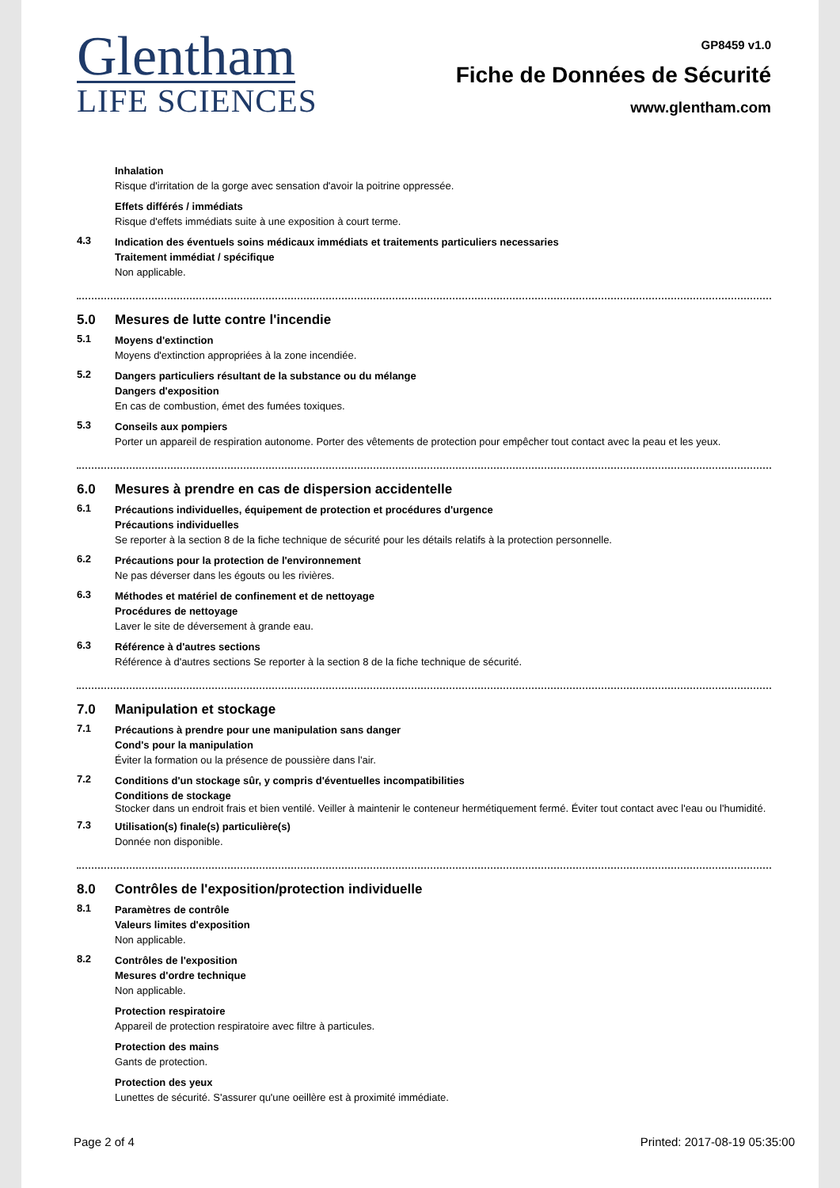Glentham
LIFE SCIENCES
GP8459 v1.0
Fiche de Données de Sécurité
www.glentham.com
Inhalation
Risque d'irritation de la gorge avec sensation d'avoir la poitrine oppressée.
Effets différés / immédiats
Risque d'effets immédiats suite à une exposition à court terme.
4.3
Indication des éventuels soins médicaux immédiats et traitements particuliers necessaries
Traitement immédiat / spécifique
Non applicable.
5.0 Mesures de lutte contre l'incendie
5.1
Moyens d'extinction
Moyens d'extinction appropriées à la zone incendiée.
5.2
Dangers particuliers résultant de la substance ou du mélange
Dangers d'exposition
En cas de combustion, émet des fumées toxiques.
5.3
Conseils aux pompiers
Porter un appareil de respiration autonome. Porter des vêtements de protection pour empêcher tout contact avec la peau et les yeux.
6.0 Mesures à prendre en cas de dispersion accidentelle
6.1
Précautions individuelles, équipement de protection et procédures d'urgence
Précautions individuelles
Se reporter à la section 8 de la fiche technique de sécurité pour les détails relatifs à la protection personnelle.
6.2
Précautions pour la protection de l'environnement
Ne pas déverser dans les égouts ou les rivières.
6.3
Méthodes et matériel de confinement et de nettoyage
Procédures de nettoyage
Laver le site de déversement à grande eau.
6.3
Référence à d'autres sections
Référence à d'autres sections Se reporter à la section 8 de la fiche technique de sécurité.
7.0 Manipulation et stockage
7.1
Précautions à prendre pour une manipulation sans danger
Cond's pour la manipulation
Éviter la formation ou la présence de poussière dans l'air.
7.2
Conditions d'un stockage sûr, y compris d'éventuelles incompatibilities
Conditions de stockage
Stocker dans un endroit frais et bien ventilé. Veiller à maintenir le conteneur hermétiquement fermé. Éviter tout contact avec l'eau ou l'humidité.
7.3
Utilisation(s) finale(s) particulière(s)
Donnée non disponible.
8.0 Contrôles de l'exposition/protection individuelle
8.1
Paramètres de contrôle
Valeurs limites d'exposition
Non applicable.
8.2
Contrôles de l'exposition
Mesures d'ordre technique
Non applicable.
Protection respiratoire
Appareil de protection respiratoire avec filtre à particules.
Protection des mains
Gants de protection.
Protection des yeux
Lunettes de sécurité. S'assurer qu'une oeillère est à proximité immédiate.
Page 2 of 4 Printed: 2017-08-19 05:35:00